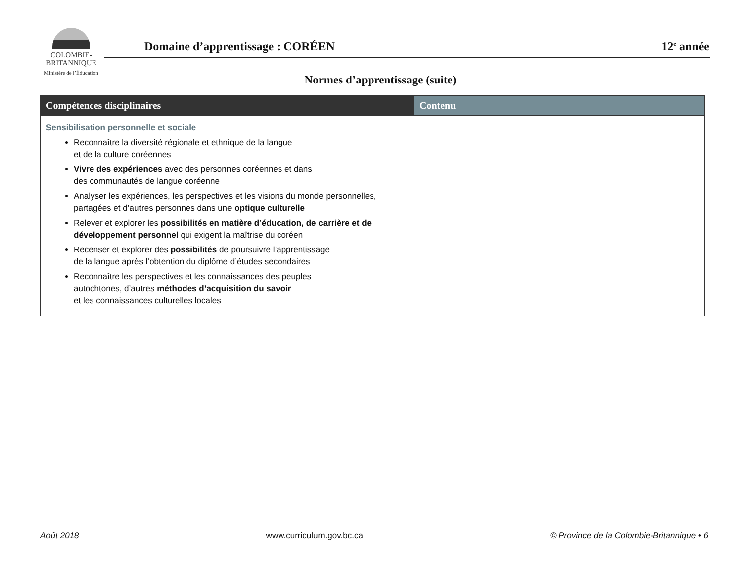COLOMBIE-
BRITANNIQUE
Ministère de l’Éducation
Domaine d’apprentissage : CORÉEN 12<sup>e</sup> année
Normes d’apprentissage (suite)
| Compétences disciplinaires | Contenu |
| --- | --- |
| Sensibilisation personnelle et sociale Reconnaître la diversité régionale et ethnique de la langue et de la culture coréennes Vivre des expériences avec des personnes coréennes et dans des communautés de langue coréenne Analyser les expériences, les perspectives et les visions du monde personnelles, partagées et d’autres personnes dans une optique culturelle Relever et explorer les possibilités en matière d’éducation, de carrière et de développement personnel qui exigent la maîtrise du coréen Recenser et explorer des possibilités de poursuivre l’apprentissage de la langue après l’obtention du diplôme d’études secondaires Reconnaître les perspectives et les connaissances des peuples autochtones, d’autres méthodes d’acquisition du savoir et les connaissances culturelles locales | |
Août 2018 www.curriculum.gov.bc.ca © Province de la Colombie-Britannique • 6